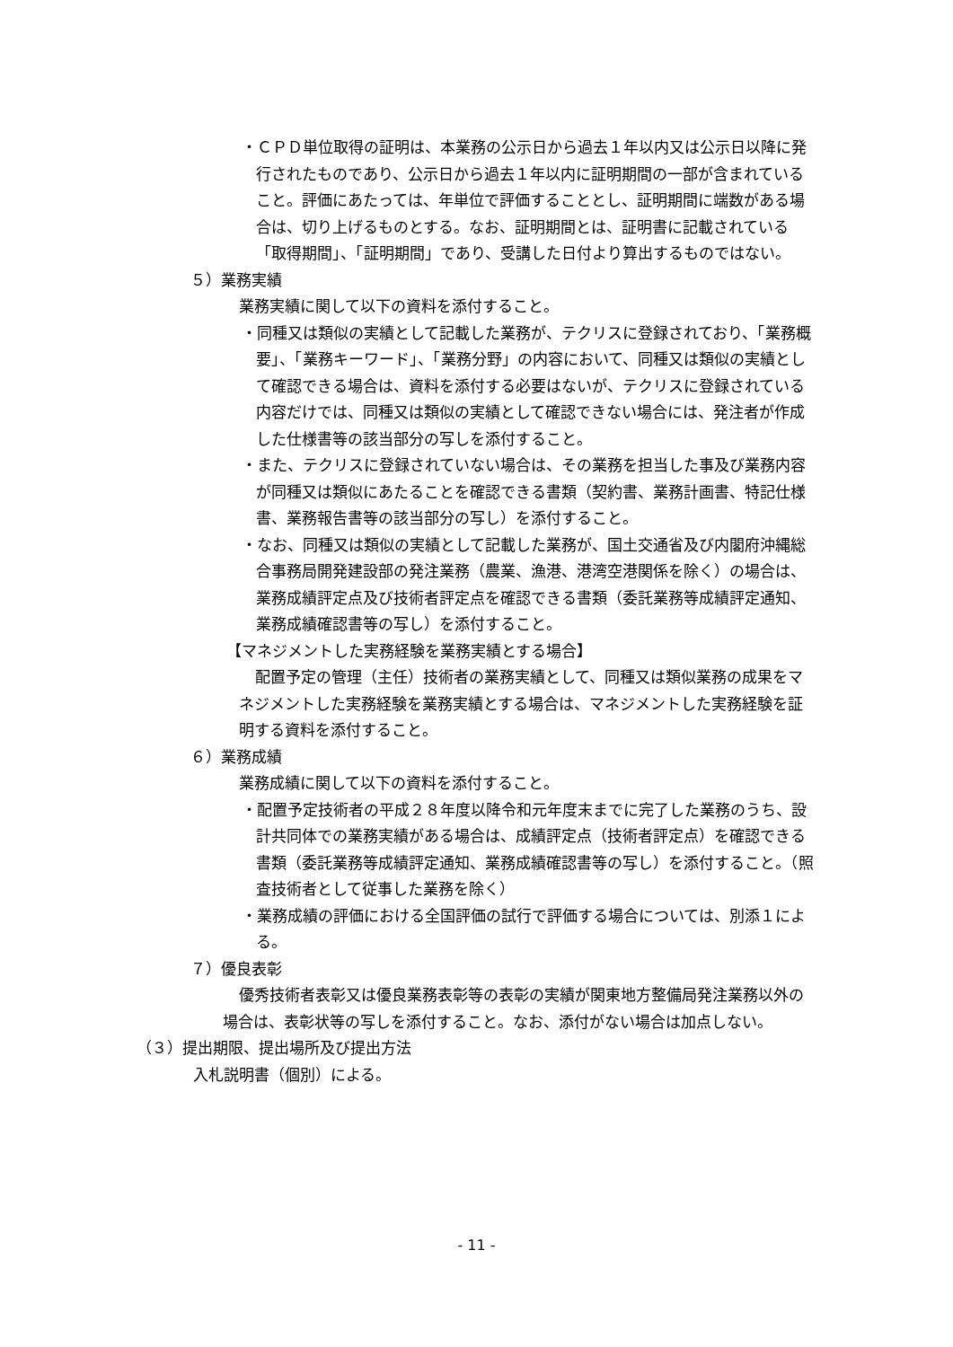・ＣＰＤ単位取得の証明は、本業務の公示日から過去１年以内又は公示日以降に発行されたものであり、公示日から過去１年以内に証明期間の一部が含まれていること。評価にあたっては、年単位で評価することとし、証明期間に端数がある場合は、切り上げるものとする。なお、証明期間とは、証明書に記載されている「取得期間」、「証明期間」であり、受講した日付より算出するものではない。
５）業務実績
業務実績に関して以下の資料を添付すること。
・同種又は類似の実績として記載した業務が、テクリスに登録されており、「業務概要」、「業務キーワード」、「業務分野」の内容において、同種又は類似の実績として確認できる場合は、資料を添付する必要はないが、テクリスに登録されている内容だけでは、同種又は類似の実績として確認できない場合には、発注者が作成した仕様書等の該当部分の写しを添付すること。
・また、テクリスに登録されていない場合は、その業務を担当した事及び業務内容が同種又は類似にあたることを確認できる書類（契約書、業務計画書、特記仕様書、業務報告書等の該当部分の写し）を添付すること。
・なお、同種又は類似の実績として記載した業務が、国土交通省及び内閣府沖縄総合事務局開発建設部の発注業務（農業、漁港、港湾空港関係を除く）の場合は、業務成績評定点及び技術者評定点を確認できる書類（委託業務等成績評定通知、業務成績確認書等の写し）を添付すること。
【マネジメントした実務経験を業務実績とする場合】
配置予定の管理（主任）技術者の業務実績として、同種又は類似業務の成果をマネジメントした実務経験を業務実績とする場合は、マネジメントした実務経験を証明する資料を添付すること。
６）業務成績
業務成績に関して以下の資料を添付すること。
・配置予定技術者の平成２８年度以降令和元年度末までに完了した業務のうち、設計共同体での業務実績がある場合は、成績評定点（技術者評定点）を確認できる書類（委託業務等成績評定通知、業務成績確認書等の写し）を添付すること。（照査技術者として従事した業務を除く）
・業務成績の評価における全国評価の試行で評価する場合については、別添１による。
７）優良表彰
優秀技術者表彰又は優良業務表彰等の表彰の実績が関東地方整備局発注業務以外の場合は、表彰状等の写しを添付すること。なお、添付がない場合は加点しない。
（３）提出期限、提出場所及び提出方法
入札説明書（個別）による。
- 11 -